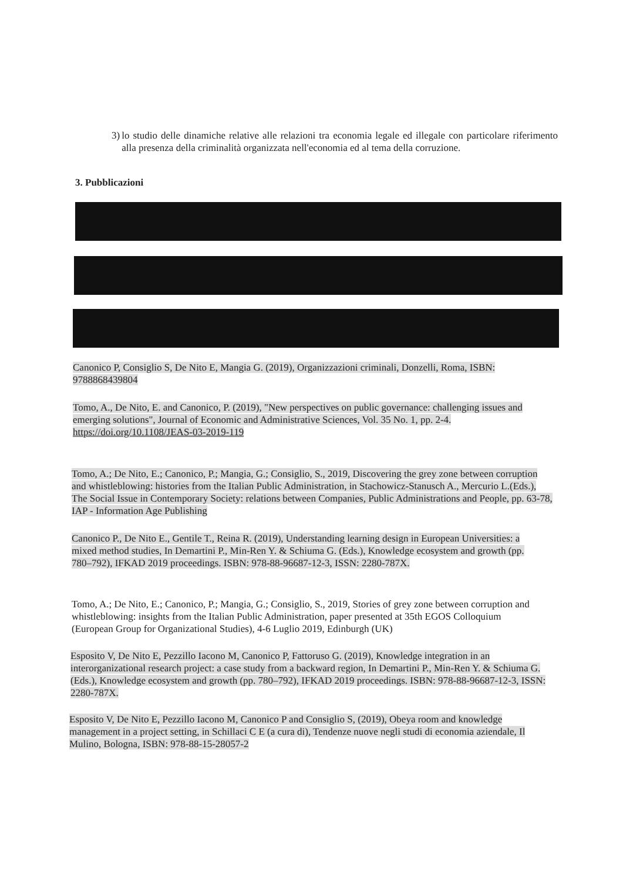3) lo studio delle dinamiche relative alle relazioni tra economia legale ed illegale con particolare riferimento alla presenza della criminalità organizzata nell'economia ed al tema della corruzione.
3. Pubblicazioni
Canonico P, Consiglio S, De Nito E, Mangia G. (2019), Organizzazioni criminali, Donzelli, Roma, ISBN: 9788868439804
Tomo, A., De Nito, E. and Canonico, P. (2019), "New perspectives on public governance: challenging issues and emerging solutions", Journal of Economic and Administrative Sciences, Vol. 35 No. 1, pp. 2-4. https://doi.org/10.1108/JEAS-03-2019-119
Tomo, A.; De Nito, E.; Canonico, P.; Mangia, G.; Consiglio, S., 2019, Discovering the grey zone between corruption and whistleblowing: histories from the Italian Public Administration, in Stachowicz-Stanusch A., Mercurio L.(Eds.), The Social Issue in Contemporary Society: relations between Companies, Public Administrations and People, pp. 63-78, IAP - Information Age Publishing
Canonico P., De Nito E., Gentile T., Reina R. (2019), Understanding learning design in European Universities: a mixed method studies, In Demartini P., Min-Ren Y. & Schiuma G. (Eds.), Knowledge ecosystem and growth (pp. 780–792), IFKAD 2019 proceedings. ISBN: 978-88-96687-12-3, ISSN: 2280-787X.
Tomo, A.; De Nito, E.; Canonico, P.; Mangia, G.; Consiglio, S., 2019, Stories of grey zone between corruption and whistleblowing: insights from the Italian Public Administration, paper presented at 35th EGOS Colloquium (European Group for Organizational Studies), 4-6 Luglio 2019, Edinburgh (UK)
Esposito V, De Nito E, Pezzillo Iacono M, Canonico P, Fattoruso G. (2019), Knowledge integration in an interorganizational research project: a case study from a backward region, In Demartini P., Min-Ren Y. & Schiuma G. (Eds.), Knowledge ecosystem and growth (pp. 780–792), IFKAD 2019 proceedings. ISBN: 978-88-96687-12-3, ISSN: 2280-787X.
Esposito V, De Nito E, Pezzillo Iacono M, Canonico P and Consiglio S, (2019), Obeya room and knowledge management in a project setting, in Schillaci C E (a cura di), Tendenze nuove negli studi di economia aziendale, Il Mulino, Bologna, ISBN: 978-88-15-28057-2